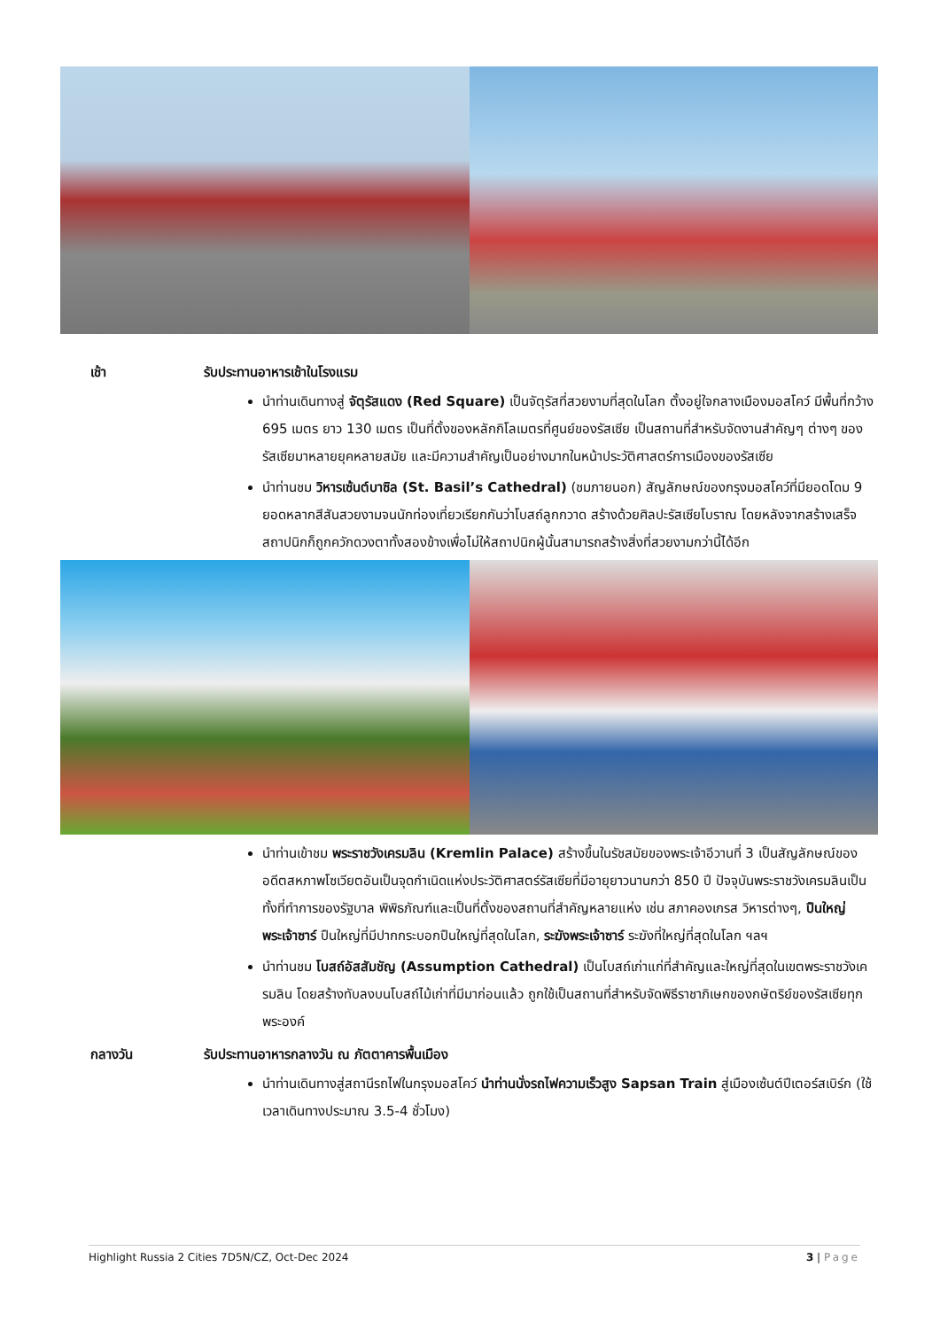เช้า รับประทานอาหารเช้าในโรงแรม
นำท่านเดินทางสู่ จัตุรัสแดง (Red Square) เป็นจัตุรัสที่สวยงามที่สุดในโลก ตั้งอยู่ใจกลางเมืองมอสโคว์ มีพื้นที่กว้าง 695 เมตร ยาว 130 เมตร เป็นที่ตั้งของหลักกิโลเมตรที่ศูนย์ของรัสเซีย เป็นสถานที่สำหรับจัดงานสำคัญๆ ต่างๆ ของรัสเซียมาหลายยุคหลายสมัย และมีความสำคัญเป็นอย่างมากในหน้าประวัติศาสตร์การเมืองของรัสเซีย
นำท่านชม วิหารเซ้นต์บาซิล (St. Basil’s Cathedral) (ชมภายนอก) สัญลักษณ์ของกรุงมอสโคว์ที่มียอดโดม 9 ยอดหลากสีสันสวยงามจนนักท่องเที่ยวเรียกกันว่าโบสถ์ลูกกวาด สร้างด้วยศิลปะรัสเซียโบราณ โดยหลังจากสร้างเสร็จสถาปนิกก็ถูกควักดวงตาทั้งสองข้างเพื่อไม่ให้สถาปนิกผู้นั้นสามารถสร้างสิ่งที่สวยงามกว่านี้ได้อีก
นำท่านเข้าชม พระราชวังเครมลิน (Kremlin Palace) สร้างขึ้นในรัชสมัยของพระเจ้าอีวานที่ 3 เป็นสัญลักษณ์ของอดีตสหภาพโซเวียตอันเป็นจุดกำเนิดแห่งประวัติศาสตร์รัสเซียที่มีอายุยาวนานกว่า 850 ปี ปัจจุบันพระราชวังเครมลินเป็นทั้งที่ทำการของรัฐบาล พิพิธภัณฑ์และเป็นที่ตั้งของสถานที่สำคัญหลายแห่ง เช่น สภาคองเกรส วิหารต่างๆ, ปืนใหญ่พระเจ้าซาร์ ปืนใหญ่ที่มีปากกระบอกปืนใหญ่ที่สุดในโลก, ระฆังพระเจ้าซาร์ ระฆังที่ใหญ่ที่สุดในโลก ฯลฯ
นำท่านชม โบสถ์อัสสัมชัญ (Assumption Cathedral) เป็นโบสถ์เก่าแก่ที่สำคัญและใหญ่ที่สุดในเขตพระราชวังเครมลิน โดยสร้างทับลงบนโบสถ์ไม้เก่าที่มีมาก่อนแล้ว ถูกใช้เป็นสถานที่สำหรับจัดพิธีราชาภิเษกของกษัตริย์ของรัสเซียทุกพระองค์
กลางวัน รับประทานอาหารกลางวัน ณ ภัตตาคารพื้นเมือง
นำท่านเดินทางสู่สถานีรถไฟในกรุงมอสโคว์ นำท่านนั่งรถไฟความเร็วสูง Sapsan Train สู่เมืองเซ้นต์ปีเตอร์สเบิร์ก (ใช้เวลาเดินทางประมาณ 3.5-4 ชั่วโมง)
Highlight Russia 2 Cities 7D5N/CZ, Oct-Dec 2024 3 | Page